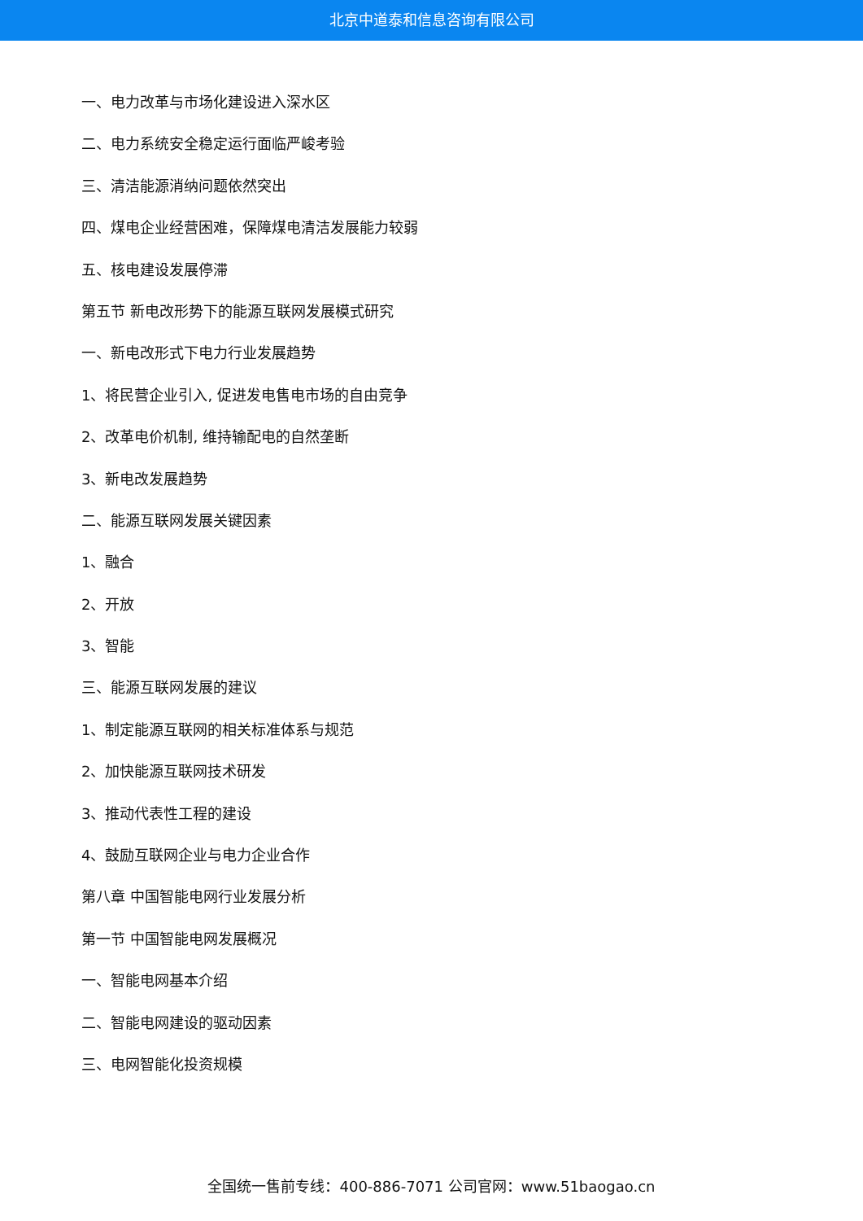北京中道泰和信息咨询有限公司
一、电力改革与市场化建设进入深水区
二、电力系统安全稳定运行面临严峻考验
三、清洁能源消纳问题依然突出
四、煤电企业经营困难，保障煤电清洁发展能力较弱
五、核电建设发展停滞
第五节 新电改形势下的能源互联网发展模式研究
一、新电改形式下电力行业发展趋势
1、将民营企业引入, 促进发电售电市场的自由竞争
2、改革电价机制, 维持输配电的自然垄断
3、新电改发展趋势
二、能源互联网发展关键因素
1、融合
2、开放
3、智能
三、能源互联网发展的建议
1、制定能源互联网的相关标准体系与规范
2、加快能源互联网技术研发
3、推动代表性工程的建设
4、鼓励互联网企业与电力企业合作
第八章 中国智能电网行业发展分析
第一节 中国智能电网发展概况
一、智能电网基本介绍
二、智能电网建设的驱动因素
三、电网智能化投资规模
全国统一售前专线：400-886-7071 公司官网：www.51baogao.cn